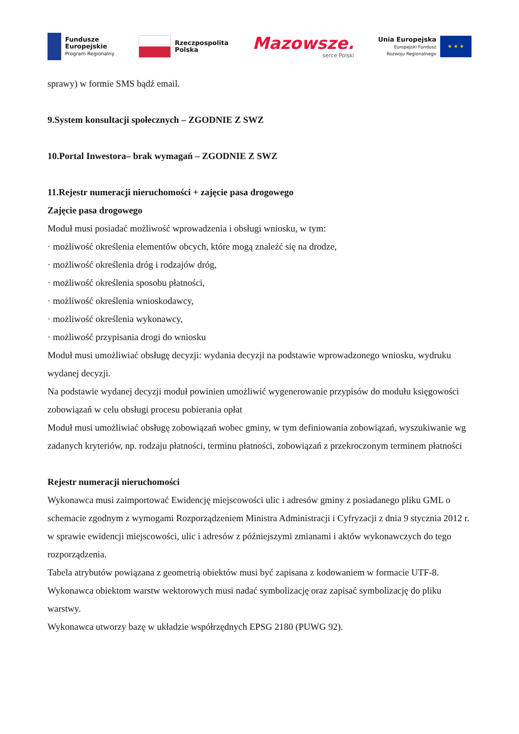Fundusze
Europejskie
Program Regionalny
Rzeczpospolita
Polska
Mazowsze.
serce Polski
Unia Europejska
Europejski Fundusz
Rozwoju Regionalnego
★ ★ ★
sprawy) w formie SMS bądź email.
9.System konsultacji społecznych – ZGODNIE Z SWZ
10.Portal Inwestora– brak wymagań – ZGODNIE Z SWZ
11.Rejestr numeracji nieruchomości + zajęcie pasa drogowego
Zajęcie pasa drogowego
Moduł musi posiadać możliwość wprowadzenia i obsługi wniosku, w tym:
· możliwość określenia elementów obcych, które mogą znaleźć się na drodze,
· możliwość określenia dróg i rodzajów dróg,
· możliwość określenia sposobu płatności,
· możliwość określenia wnioskodawcy,
· możliwość określenia wykonawcy,
· możliwość przypisania drogi do wniosku
Moduł musi umożliwiać obsługę decyzji: wydania decyzji na podstawie wprowadzonego wniosku, wydruku wydanej decyzji.
Na podstawie wydanej decyzji moduł powinien umożliwić wygenerowanie przypisów do modułu księgowości zobowiązań w celu obsługi procesu pobierania opłat
Moduł musi umożliwiać obsługę zobowiązań wobec gminy, w tym definiowania zobowiązań, wyszukiwanie wg zadanych kryteriów, np. rodzaju płatności, terminu płatności, zobowiązań z przekroczonym terminem płatności
Rejestr numeracji nieruchomości
Wykonawca musi zaimportować Ewidencję miejscowości ulic i adresów gminy z posiadanego pliku GML o schemacie zgodnym z wymogami Rozporządzeniem Ministra Administracji i Cyfryzacji z dnia 9 stycznia 2012 r. w sprawie ewidencji miejscowości, ulic i adresów z późniejszymi zmianami i aktów wykonawczych do tego rozporządzenia.
Tabela atrybutów powiązana z geometrią obiektów musi być zapisana z kodowaniem w formacie UTF-8.
Wykonawca obiektom warstw wektorowych musi nadać symbolizację oraz zapisać symbolizację do pliku warstwy.
Wykonawca utworzy bazę w układzie współrzędnych EPSG 2180 (PUWG 92).